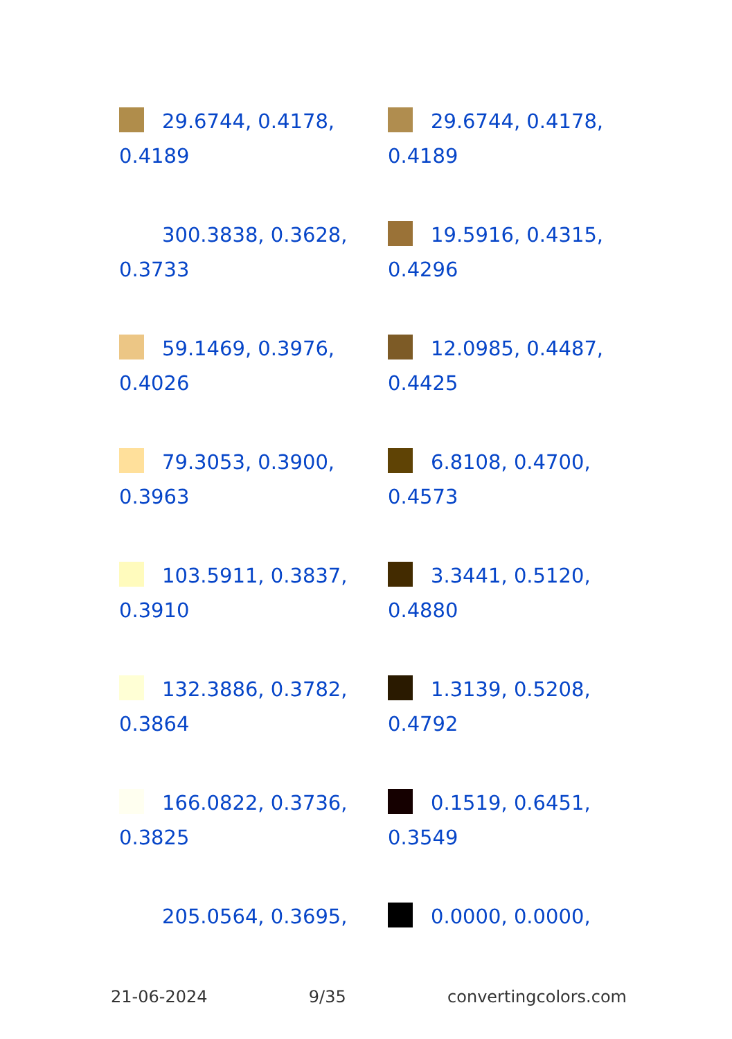29.6744, 0.4178,
0.4189
29.6744, 0.4178,
0.4189
300.3838, 0.3628,
0.3733
19.5916, 0.4315,
0.4296
59.1469, 0.3976,
0.4026
12.0985, 0.4487,
0.4425
79.3053, 0.3900,
0.3963
6.8108, 0.4700,
0.4573
103.5911, 0.3837,
0.3910
3.3441, 0.5120,
0.4880
132.3886, 0.3782,
0.3864
1.3139, 0.5208,
0.4792
166.0822, 0.3736,
0.3825
0.1519, 0.6451,
0.3549
205.0564, 0.3695,
0.0000, 0.0000,
21-06-2024 9/35 convertingcolors.com